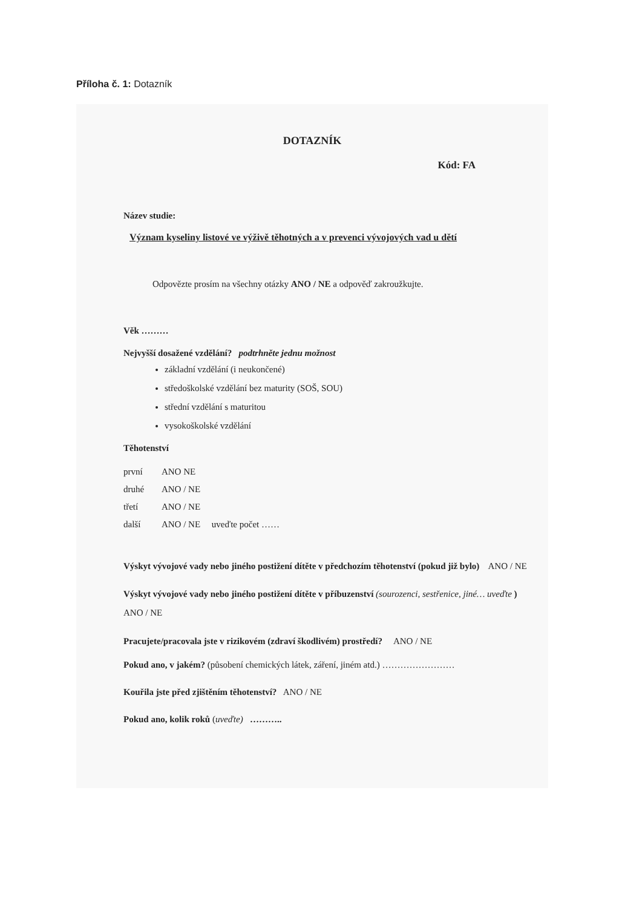Příloha č. 1: Dotazník
DOTAZNÍK
Kód: FA
Název studie:
Význam kyseliny listové ve výživě těhotných a v prevenci vývojových vad u dětí
Odpovězte prosím na všechny otázky ANO / NE a odpověď zakroužkujte.
Věk ………
Nejvyšší dosažené vzdělání? podtrhněte jednu možnost
základní vzdělání (i neukončené)
středoškolské vzdělání bez maturity (SOŠ, SOU)
střední vzdělání s maturitou
vysokoškolské vzdělání
Těhotenství
první ANO NE
druhé ANO / NE
třetí ANO / NE
další ANO / NE uveďte počet ……
Výskyt vývojové vady nebo jiného postižení dítěte v předchozím těhotenství (pokud již bylo) ANO / NE
Výskyt vývojové vady nebo jiného postižení dítěte v příbuzenství (sourozenci, sestřenice, jiné… uveďte ) ANO / NE
Pracujete/pracovala jste v rizikovém (zdraví škodlivém) prostředí? ANO / NE
Pokud ano, v jakém? (působení chemických látek, záření, jiném atd.) ……………………
Kouřila jste před zjištěním těhotenství? ANO / NE
Pokud ano, kolik roků (uveďte) ………..